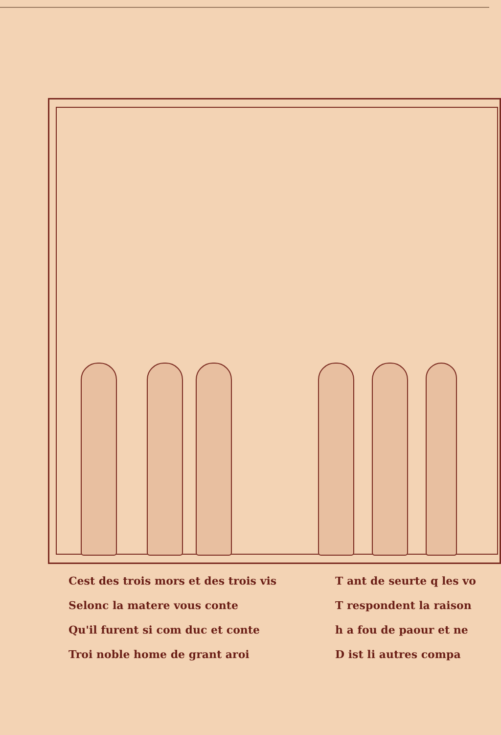Cest des trois mors et des trois vis
Selonc la matere vous conte
Qu'il furent si com duc et conte
Troi noble home de grant aroi
T ant de seurte q les vo
T respondent la raison
h a fou de paour et ne
D ist li autres compa